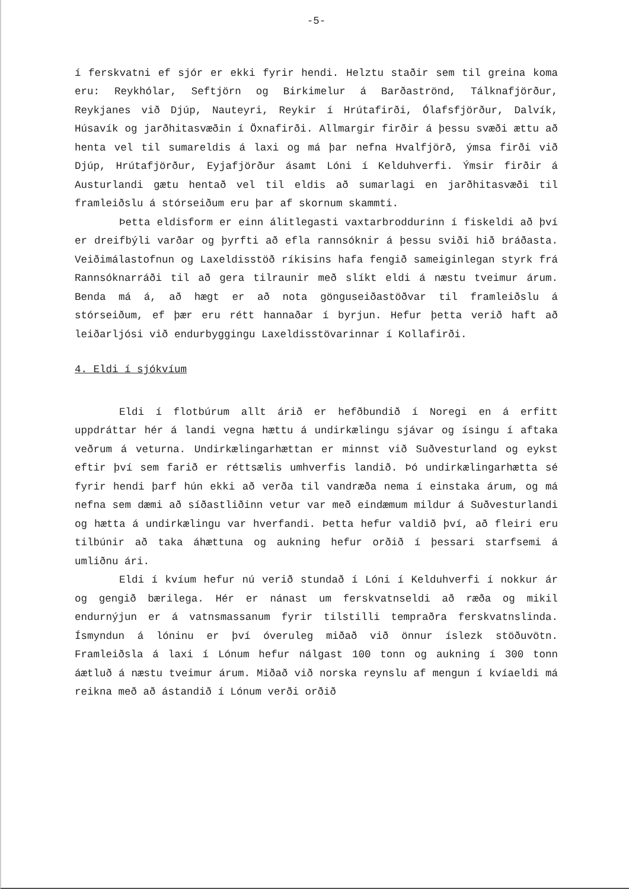-5-
í ferskvatni ef sjór er ekki fyrir hendi. Helztu staðir sem til greina koma eru: Reykhólar, Seftjörn og Birkimelur á Barðaströnd, Tálknafjörður, Reykjanes við Djúp, Nauteyri, Reykir í Hrútafirði, Ólafsfjörður, Dalvík, Húsavík og jarðhitasvæðin í Öxnafirði. Allmargir firðir á þessu svæði ættu að henta vel til sumareldis á laxi og má þar nefna Hvalfjörð, ýmsa firði við Djúp, Hrútafjörður, Eyjafjörður ásamt Lóni í Kelduhverfi. Ýmsir firðir á Austurlandi gætu hentað vel til eldis að sumarlagi en jarðhitasvæði til framleiðslu á stórseiðum eru þar af skornum skammti.
Þetta eldisform er einn álitlegasti vaxtarbroddurinn í fiskeldi að því er dreifbýli varðar og þyrfti að efla rannsóknir á þessu sviði hið bráðasta. Veiðimálastofnun og Laxeldisstöð ríkisins hafa fengið sameiginlegan styrk frá Rannsóknarráði til að gera tilraunir með slíkt eldi á næstu tveimur árum. Benda má á, að hægt er að nota gönguseiðastöðvar til framleiðslu á stórseiðum, ef þær eru rétt hannaðar í byrjun. Hefur þetta verið haft að leiðarljósi við endurbyggingu Laxeldisstövarinnar í Kollafirði.
4. Eldi í sjókvíum
Eldi í flotbúrum allt árið er hefðbundið í Noregi en á erfitt uppdráttar hér á landi vegna hættu á undirkælingu sjávar og ísingu í aftaka veðrum á veturna. Undirkælingarhættan er minnst við Suðvesturland og eykst eftir því sem farið er réttsælis umhverfis landið. Þó undirkælingarhætta sé fyrir hendi þarf hún ekki að verða til vandræða nema í einstaka árum, og má nefna sem dæmi að síðastliðinn vetur var með eindæmum mildur á Suðvesturlandi og hætta á undirkælingu var hverfandi. Þetta hefur valdið því, að fleiri eru tilbúnir að taka áhættuna og aukning hefur orðið í þessari starfsemi á umliðnu ári.
Eldi í kvíum hefur nú verið stundað í Lóni í Kelduhverfi í nokkur ár og gengið bærilega. Hér er nánast um ferskvatnseldi að ræða og mikil endurnýjun er á vatnsmassanum fyrir tilstilli tempraðra ferskvatnslinda. Ísmyndun á lóninu er því óveruleg miðað við önnur íslezk stöðuvötn. Framleiðsla á laxi í Lónum hefur nálgast 100 tonn og aukning í 300 tonn áætluð á næstu tveimur árum. Miðað við norska reynslu af mengun í kvíaeldi má reikna með að ástandið í Lónum verði orðið